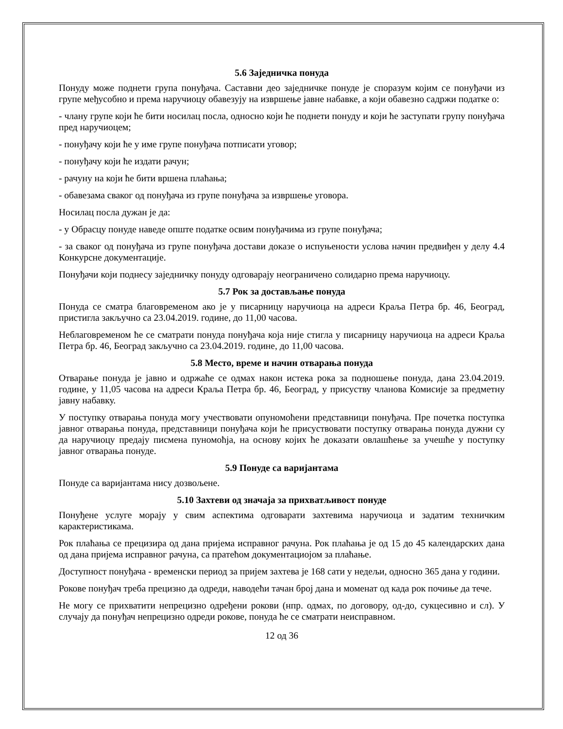5.6 Заједничка понуда
Понуду може поднети група понуђача. Саставни део заједничке понуде је споразум којим се понуђачи из групе међусобно и према наручиоцу обавезују на извршење јавне набавке, а који обавезно садржи податке о:
- члану групе који ће бити носилац посла, односно који ће поднети понуду и који ће заступати групу понуђача пред наручиоцем;
- понуђачу који ће у име групе понуђача потписати уговор;
- понуђачу који ће издати рачун;
- рачуну на који ће бити вршена плаћања;
- обавезама сваког од понуђача из групе понуђача за извршење уговора.
Носилац посла дужан је да:
- у Обрасцу понуде наведе опште податке освим понуђачима из групе понуђача;
- за сваког од понуђача из групе понуђача достави доказе о испуњености услова начин предвиђен у делу 4.4 Конкурсне документације.
Понуђачи који поднесу заједничку понуду одговарају неограничено солидарно према наручиоцу.
5.7 Рок за достављање понуда
Понуда се сматра благовременом ако је у писарницу наручиоца на адреси Краља Петра бр. 46, Београд, пристигла закључно са 23.04.2019. године, до 11,00 часова.
Неблаговременом ће се сматрати понуда понуђача која није стигла у писарницу наручиоца на адреси Краља Петра бр. 46, Београд закључно са 23.04.2019. године, до 11,00 часова.
5.8 Место, време и начин отварања понуда
Отварање понуда је јавно и одржаће се одмах након истека рока за подношење понуда, дана 23.04.2019. године, у 11,05 часова на адреси Краља Петра бр. 46, Београд, у присуству чланова Комисије за предметну јавну набавку.
У поступку отварања понуда могу учествовати опуномоћени представници понуђача. Пре почетка поступка јавног отварања понуда, представници понуђача који ће присуствовати поступку отварања понуда дужни су да наручиоцу предају писмена пуномоћја, на основу којих ће доказати овлашћење за учешће у поступку јавног отварања понуде.
5.9 Понуде са варијантама
Понуде са варијантама нису дозвољене.
5.10 Захтеви од значаја за прихватљивост понуде
Понуђене услуге морају у свим аспектима одговарати захтевима наручиоца и задатим техничким карактеристикама.
Рок плаћања се прецизира од дана пријема исправног рачуна. Рок плаћања је од 15 до 45 календарских дана од дана пријема исправног рачуна, са пратећом документациојом за плаћање.
Доступност понуђача - временски период за пријем захтева је 168 сати у недељи, односно 365 дана у години.
Рокове понуђач треба прецизно да одреди, наводећи тачан број дана и моменат од када рок почиње да тече.
Не могу се прихватити непрецизно одређени рокови (нпр. одмах, по договору, од-до, сукцесивно и сл). У случају да понуђач непрецизно одреди рокове, понуда ће се сматрати неисправном.
12 од 36